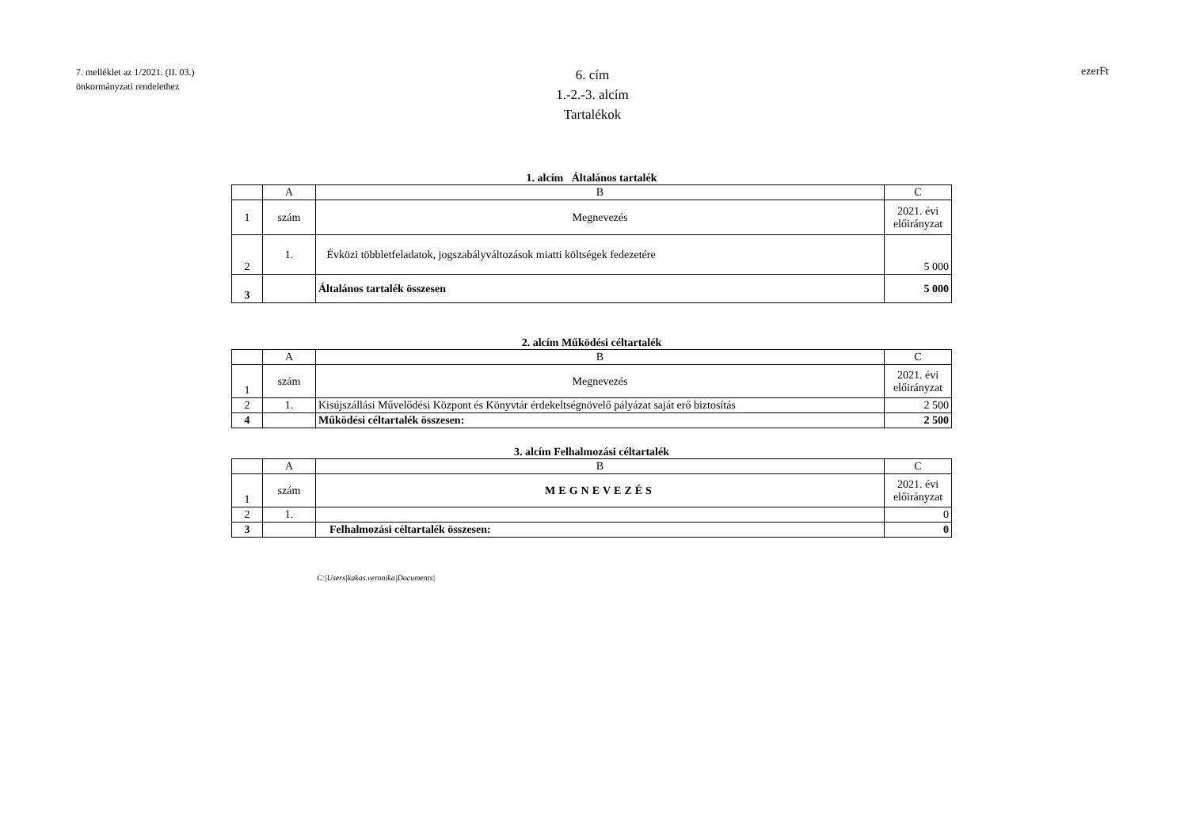7. melléklet az 1/2021. (II. 03.)
önkormányzati rendelethez
6. cím
1.-2.-3. alcím
Tartalékok
ezerFt
1. alcím Általános tartalék
| | A | B | C |
| 1 | szám | Megnevezés | 2021. évi előirányzat |
| 2 | 1. | Évközi többletfeladatok, jogszabályváltozások miatti költségek fedezetére | 5 000 |
| 3 | | Általános tartalék összesen | 5 000 |
2. alcím Működési céltartalék
| | A | B | C |
| 1 | szám | Megnevezés | 2021. évi előirányzat |
| 2 | 1. | Kisújszállási Művelődési Központ és Könyvtár érdekeltségnövelő pályázat saját erő biztosítás | 2 500 |
| 4 | | Működési céltartalék összesen: | 2 500 |
3. alcím Felhalmozási céltartalék
| | A | B | C |
| 1 | szám | MEGNEVEZÉS | 2021. évi előirányzat |
| 2 | 1. | | 0 |
| 3 | | Felhalmozási céltartalék összesen: | 0 |
C:|Users|kakas.veronika|Documents|